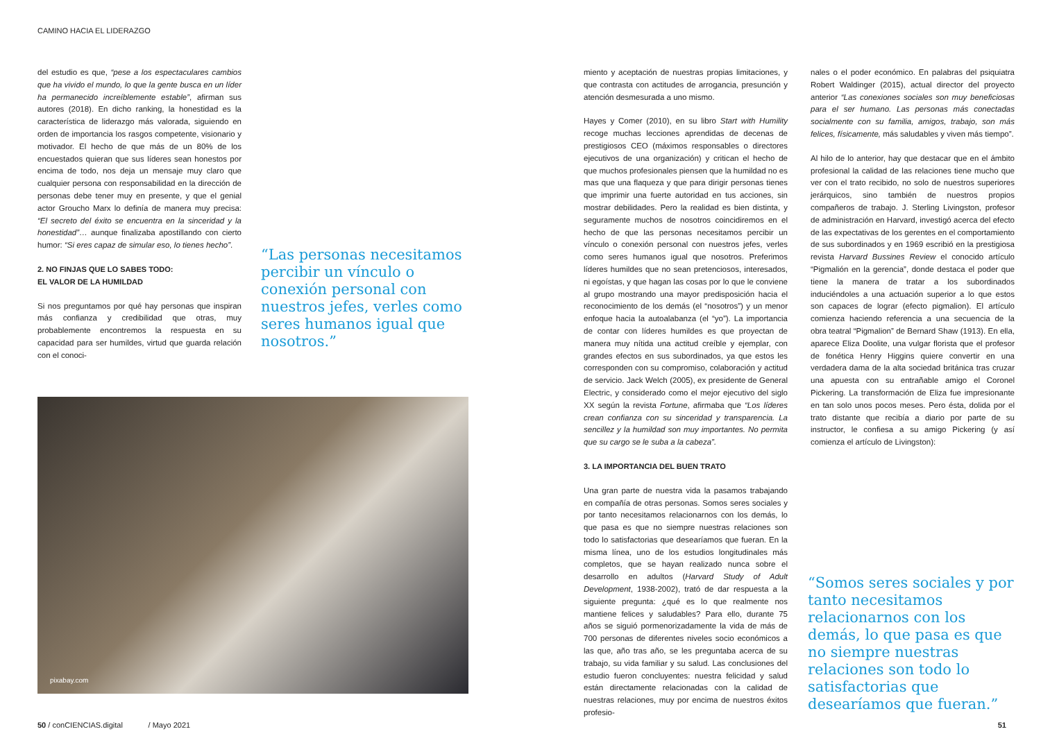CAMINO HACIA EL LIDERAZGO
del estudio es que, “pese a los espectaculares cambios que ha vivido el mundo, lo que la gente busca en un líder ha permanecido increíblemente estable”, afirman sus autores (2018). En dicho ranking, la honestidad es la característica de liderazgo más valorada, siguiendo en orden de importancia los rasgos competente, visionario y motivador. El hecho de que más de un 80% de los encuestados quieran que sus líderes sean honestos por encima de todo, nos deja un mensaje muy claro que cualquier persona con responsabilidad en la dirección de personas debe tener muy en presente, y que el genial actor Groucho Marx lo definía de manera muy precisa: “El secreto del éxito se encuentra en la sinceridad y la honestidad”… aunque finalizaba apostillando con cierto humor: “Si eres capaz de simular eso, lo tienes hecho”.
2. NO FINJAS QUE LO SABES TODO:
EL VALOR DE LA HUMILDAD
Si nos preguntamos por qué hay personas que inspiran más confianza y credibilidad que otras, muy probablemente encontremos la respuesta en su capacidad para ser humildes, virtud que guarda relación con el conoci-
“Las personas necesitamos percibir un vínculo o conexión personal con nuestros jefes, verles como seres humanos igual que nosotros.”
pixabay.com
50 / conCIENCIAS.digital / Mayo 2021
miento y aceptación de nuestras propias limitaciones, y que contrasta con actitudes de arrogancia, presunción y atención desmesurada a uno mismo.
Hayes y Comer (2010), en su libro Start with Humility recoge muchas lecciones aprendidas de decenas de prestigiosos CEO (máximos responsables o directores ejecutivos de una organización) y critican el hecho de que muchos profesionales piensen que la humildad no es mas que una flaqueza y que para dirigir personas tienes que imprimir una fuerte autoridad en tus acciones, sin mostrar debilidades. Pero la realidad es bien distinta, y seguramente muchos de nosotros coincidiremos en el hecho de que las personas necesitamos percibir un vínculo o conexión personal con nuestros jefes, verles como seres humanos igual que nosotros. Preferimos líderes humildes que no sean pretenciosos, interesados, ni egoístas, y que hagan las cosas por lo que le conviene al grupo mostrando una mayor predisposición hacia el reconocimiento de los demás (el “nosotros”) y un menor enfoque hacia la autoalabanza (el “yo”). La importancia de contar con líderes humildes es que proyectan de manera muy nítida una actitud creíble y ejemplar, con grandes efectos en sus subordinados, ya que estos les corresponden con su compromiso, colaboración y actitud de servicio. Jack Welch (2005), ex presidente de General Electric, y considerado como el mejor ejecutivo del siglo XX según la revista Fortune, afirmaba que “Los líderes crean confianza con su sinceridad y transparencia. La sencillez y la humildad son muy importantes. No permita que su cargo se le suba a la cabeza”.
3. LA IMPORTANCIA DEL BUEN TRATO
Una gran parte de nuestra vida la pasamos trabajando en compañía de otras personas. Somos seres sociales y por tanto necesitamos relacionarnos con los demás, lo que pasa es que no siempre nuestras relaciones son todo lo satisfactorias que desearíamos que fueran. En la misma línea, uno de los estudios longitudinales más completos, que se hayan realizado nunca sobre el desarrollo en adultos (Harvard Study of Adult Development, 1938-2002), trató de dar respuesta a la siguiente pregunta: ¿qué es lo que realmente nos mantiene felices y saludables? Para ello, durante 75 años se siguió pormenorizadamente la vida de más de 700 personas de diferentes niveles socio económicos a las que, año tras año, se les preguntaba acerca de su trabajo, su vida familiar y su salud. Las conclusiones del estudio fueron concluyentes: nuestra felicidad y salud están directamente relacionadas con la calidad de nuestras relaciones, muy por encima de nuestros éxitos profesio-
nales o el poder económico. En palabras del psiquiatra Robert Waldinger (2015), actual director del proyecto anterior “Las conexiones sociales son muy beneficiosas para el ser humano. Las personas más conectadas socialmente con su familia, amigos, trabajo, son más felices, físicamente, más saludables y viven más tiempo”.
Al hilo de lo anterior, hay que destacar que en el ámbito profesional la calidad de las relaciones tiene mucho que ver con el trato recibido, no solo de nuestros superiores jerárquicos, sino también de nuestros propios compañeros de trabajo. J. Sterling Livingston, profesor de administración en Harvard, investigó acerca del efecto de las expectativas de los gerentes en el comportamiento de sus subordinados y en 1969 escribió en la prestigiosa revista Harvard Bussines Review el conocido artículo “Pigmalión en la gerencia”, donde destaca el poder que tiene la manera de tratar a los subordinados induciéndoles a una actuación superior a lo que estos son capaces de lograr (efecto pigmalion). El artículo comienza haciendo referencia a una secuencia de la obra teatral “Pigmalion” de Bernard Shaw (1913). En ella, aparece Eliza Doolite, una vulgar florista que el profesor de fonética Henry Higgins quiere convertir en una verdadera dama de la alta sociedad británica tras cruzar una apuesta con su entrañable amigo el Coronel Pickering. La transformación de Eliza fue impresionante en tan solo unos pocos meses. Pero ésta, dolida por el trato distante que recibía a diario por parte de su instructor, le confiesa a su amigo Pickering (y así comienza el artículo de Livingston):
“Somos seres sociales y por tanto necesitamos relacionarnos con los demás, lo que pasa es que no siempre nuestras relaciones son todo lo satisfactorias que desearíamos que fueran.”
51